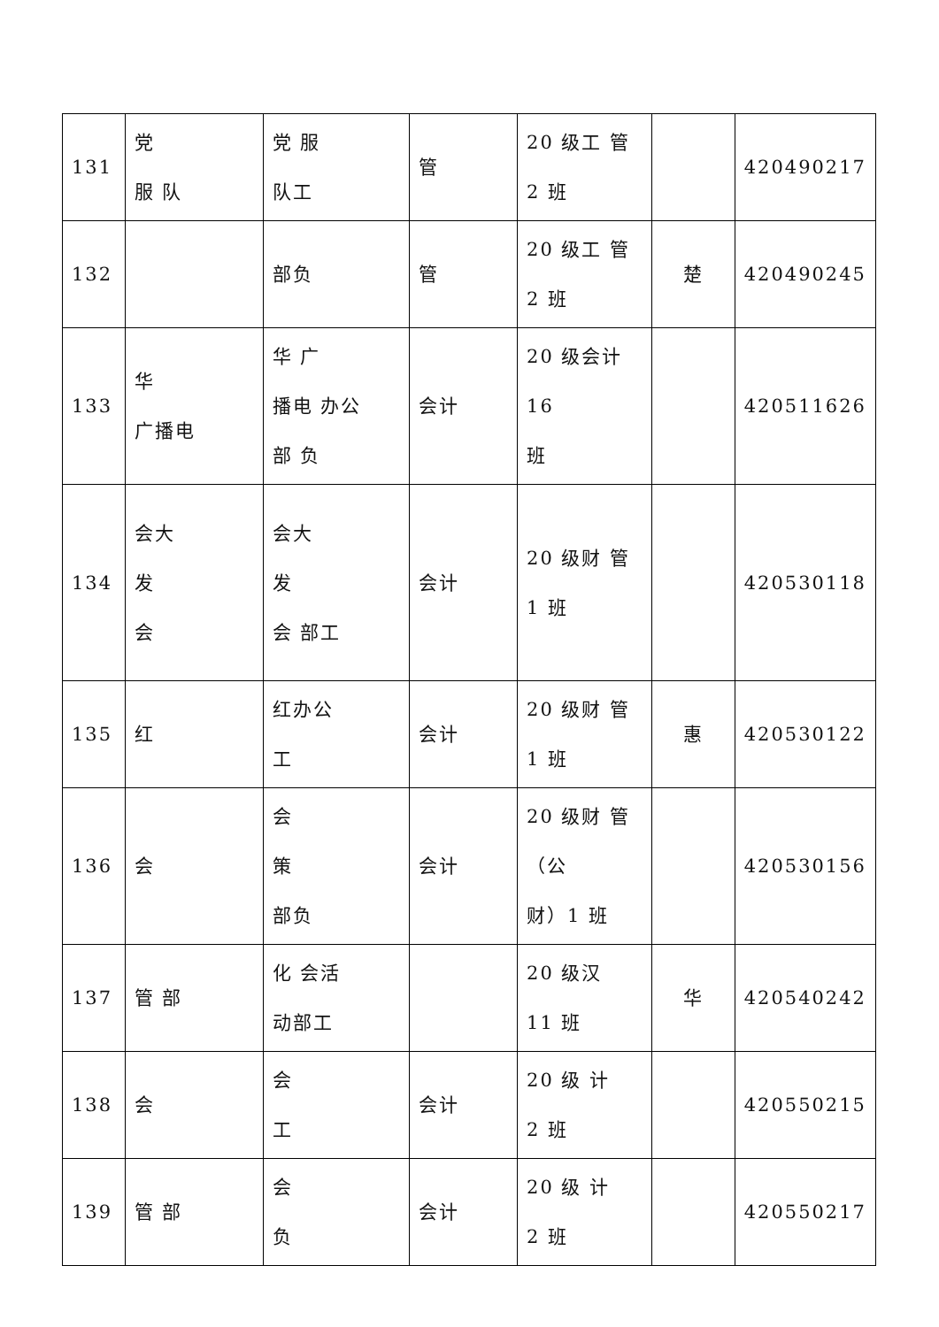| 131 | 党 服 队 | 党 服 队工 | 管 | 20 级工 管 2 班 | | 420490217 |
| 132 | | 部负 | 管 | 20 级工 管 2 班 | 楚 | 420490245 |
| 133 | 华 广播电 | 华 广 播电 办公 部 负 | 会计 | 20 级会计 16 班 | | 420511626 |
| 134 | 会大 发 会 | 会大 发 会 部工 | 会计 | 20 级财 管 1 班 | | 420530118 |
| 135 | 红 | 红办公 工 | 会计 | 20 级财 管 1 班 | 惠 | 420530122 |
| 136 | 会 | 会 策 部负 | 会计 | 20 级财 管 （公 财）1 班 | | 420530156 |
| 137 | 管 部 | 化 会活 动部工 | | 20 级汉 11 班 | 华 | 420540242 |
| 138 | 会 | 会 工 | 会计 | 20 级 计 2 班 | | 420550215 |
| 139 | 管 部 | 会 负 | 会计 | 20 级 计 2 班 | | 420550217 |